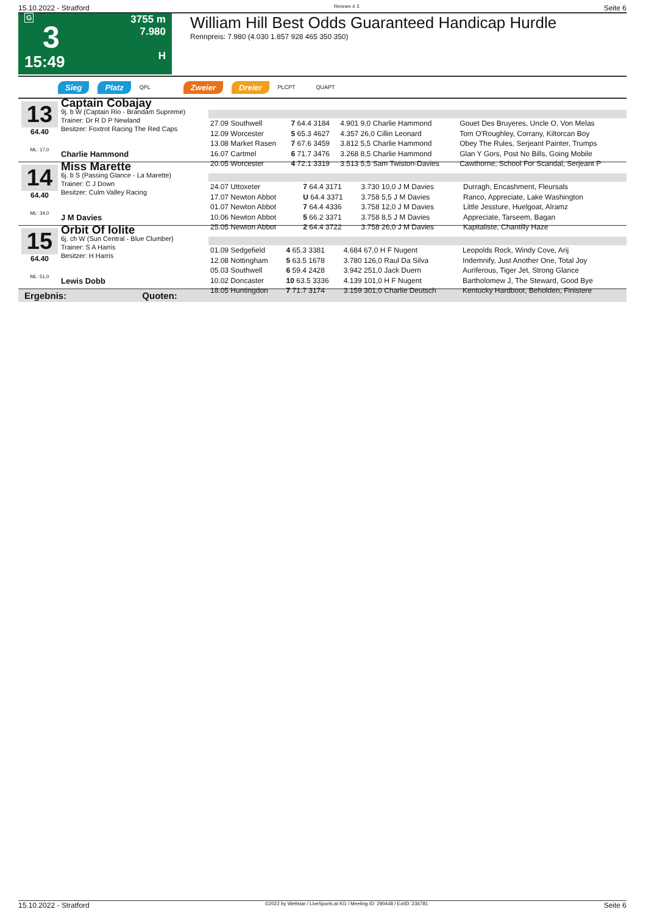15.10.2022 - Stratford Rennen # 3 Seite 6
G
3
15:49
3755 m
7.980
H
William Hill Best Odds Guaranteed Handicap Hurdle
Rennpreis: 7.980 (4.030 1.857 928 465 350 350)
Sieg Platz QPL Zweier Dreier PLCPT QUAPT
13
64.40
ML: 17,0
Captain Cobajay
9j. b W (Captain Rio - Brandam Supreme)
Trainer: Dr R D P Newland
Besitzer: Foxtrot Racing The Red Caps
Charlie Hammond
| 27.09 Southwell | 7 64.4 3184 | 4.901 9,0 Charlie Hammond | Gouet Des Bruyeres, Uncle O, Von Melas |
| 12.09 Worcester | 5 65.3 4627 | 4.357 26,0 Cillin Leonard | Tom O'Roughley, Corrany, Kiltorcan Boy |
| 13.08 Market Rasen | 7 67.6 3459 | 3.812 5,5 Charlie Hammond | Obey The Rules, Serjeant Painter, Trumps |
| 16.07 Cartmel | 6 71.7 3476 | 3.268 8,5 Charlie Hammond | Glan Y Gors, Post No Bills, Going Mobile |
| 20.05 Worcester | 4 72.1 3319 | 3.513 5,5 Sam Twiston-Davies | Cawthorne, School For Scandal, Serjeant P |
14
64.40
ML: 34,0
Miss Marette
6j. b S (Passing Glance - La Marette)
Trainer: C J Down
Besitzer: Culm Valley Racing
J M Davies
| 24.07 Uttoxeter | 7 64.4 3171 | 3.730 10,0 J M Davies | Durragh, Encashment, Fleursals |
| 17.07 Newton Abbot | U 64.4 3371 | 3.758 5,5 J M Davies | Ranco, Appreciate, Lake Washington |
| 01.07 Newton Abbot | 7 64.4 4336 | 3.758 12,0 J M Davies | Little Jessture, Huelgoat, Alramz |
| 10.06 Newton Abbot | 5 66.2 3371 | 3.758 8,5 J M Davies | Appreciate, Tarseem, Bagan |
| 25.05 Newton Abbot | 2 64.4 3722 | 3.758 26,0 J M Davies | Kapitaliste, Chantilly Haze |
15
64.40
ML: 51,0
Orbit Of Iolite
6j. ch W (Sun Central - Blue Clumber)
Trainer: S A Harris
Besitzer: H Harris
Lewis Dobb
| 01.09 Sedgefield | 4 65.3 3381 | 4.684 67,0 H F Nugent | Leopolds Rock, Windy Cove, Arij |
| 12.08 Nottingham | 5 63.5 1678 | 3.780 126,0 Raul Da Silva | Indemnify, Just Another One, Total Joy |
| 05.03 Southwell | 6 59.4 2428 | 3.942 251,0 Jack Duern | Auriferous, Tiger Jet, Strong Glance |
| 10.02 Doncaster | 10 63.5 3336 | 4.139 101,0 H F Nugent | Bartholomew J, The Steward, Good Bye |
| 18.05 Huntingdon | 7 71.7 3174 | 3.159 301,0 Charlie Deutsch | Kentucky Hardboot, Beholden, Finistere |
Ergebnis: Quoten:
15.10.2022 - Stratford ©2022 by Wettstar / LiveSports.at KG / Meeting ID: 290448 / ExtID: 236781 Seite 6